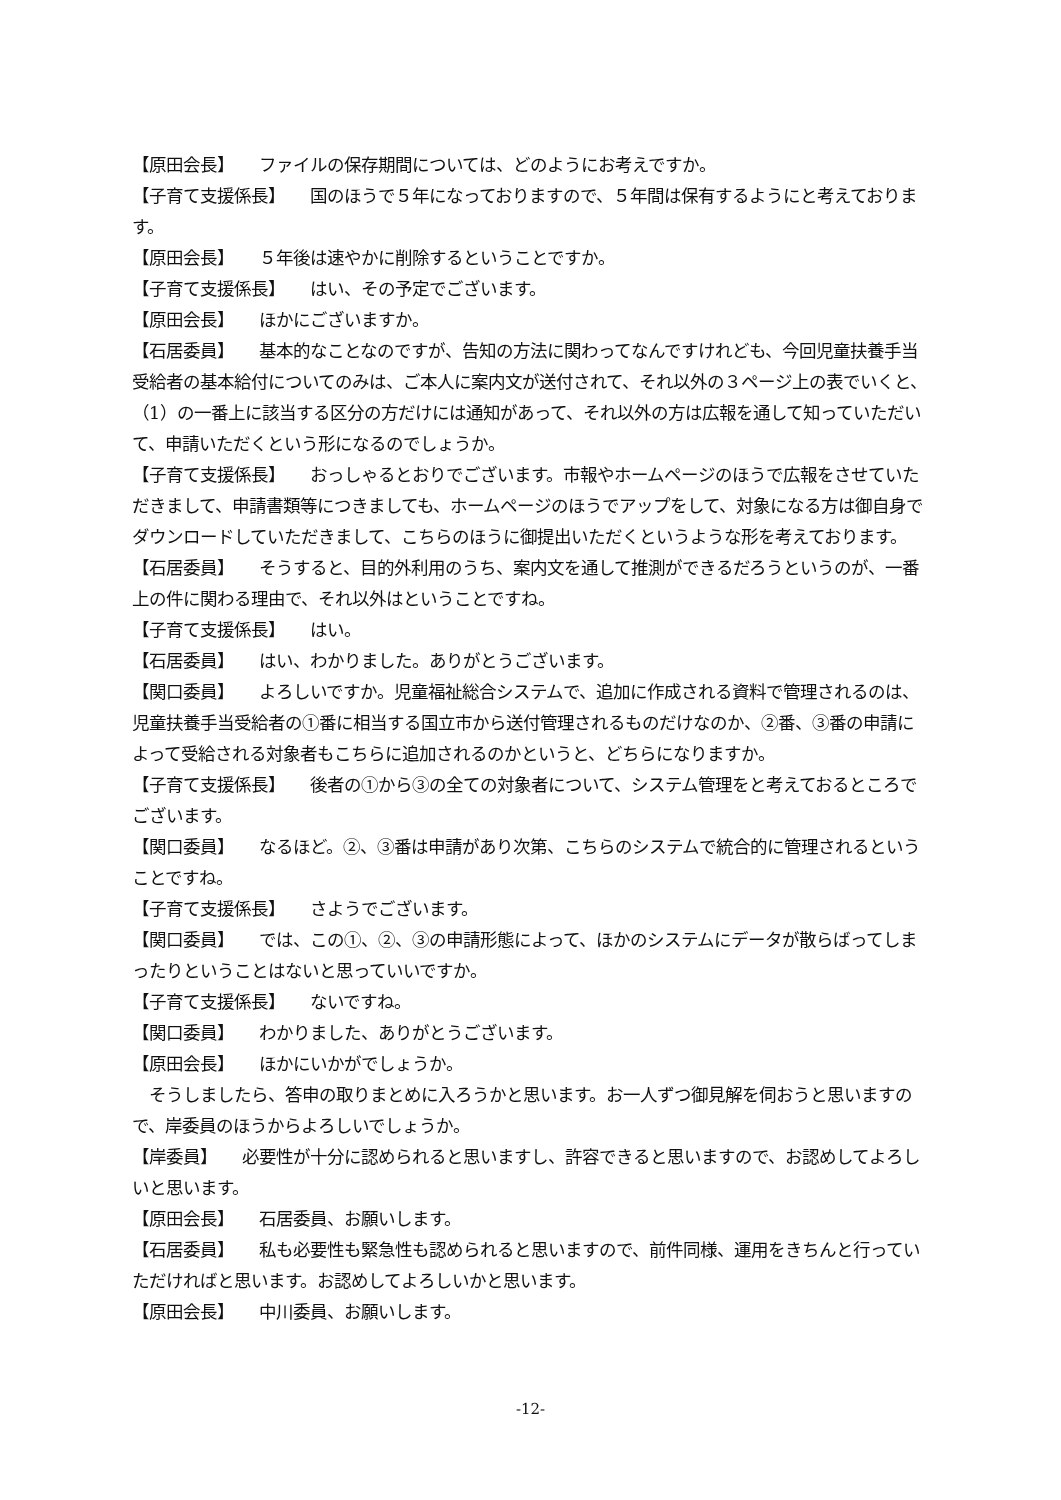【原田会長】　　ファイルの保存期間については、どのようにお考えですか。
【子育て支援係長】　　国のほうで５年になっておりますので、５年間は保有するようにと考えております。
【原田会長】　　５年後は速やかに削除するということですか。
【子育て支援係長】　　はい、その予定でございます。
【原田会長】　　ほかにございますか。
【石居委員】　　基本的なことなのですが、告知の方法に関わってなんですけれども、今回児童扶養手当受給者の基本給付についてのみは、ご本人に案内文が送付されて、それ以外の３ページ上の表でいくと、（1）の一番上に該当する区分の方だけには通知があって、それ以外の方は広報を通して知っていただいて、申請いただくという形になるのでしょうか。
【子育て支援係長】　　おっしゃるとおりでございます。市報やホームページのほうで広報をさせていただきまして、申請書類等につきましても、ホームページのほうでアップをして、対象になる方は御自身でダウンロードしていただきまして、こちらのほうに御提出いただくというような形を考えております。
【石居委員】　　そうすると、目的外利用のうち、案内文を通して推測ができるだろうというのが、一番上の件に関わる理由で、それ以外はということですね。
【子育て支援係長】　　はい。
【石居委員】　　はい、わかりました。ありがとうございます。
【関口委員】　　よろしいですか。児童福祉総合システムで、追加に作成される資料で管理されるのは、児童扶養手当受給者の①番に相当する国立市から送付管理されるものだけなのか、②番、③番の申請によって受給される対象者もこちらに追加されるのかというと、どちらになりますか。
【子育て支援係長】　　後者の①から③の全ての対象者について、システム管理をと考えておるところでございます。
【関口委員】　　なるほど。②、③番は申請があり次第、こちらのシステムで統合的に管理されるということですね。
【子育て支援係長】　　さようでございます。
【関口委員】　　では、この①、②、③の申請形態によって、ほかのシステムにデータが散らばってしまったりということはないと思っていいですか。
【子育て支援係長】　　ないですね。
【関口委員】　　わかりました、ありがとうございます。
【原田会長】　　ほかにいかがでしょうか。
　そうしましたら、答申の取りまとめに入ろうかと思います。お一人ずつ御見解を伺おうと思いますので、岸委員のほうからよろしいでしょうか。
【岸委員】　　必要性が十分に認められると思いますし、許容できると思いますので、お認めしてよろしいと思います。
【原田会長】　　石居委員、お願いします。
【石居委員】　　私も必要性も緊急性も認められると思いますので、前件同様、運用をきちんと行っていただければと思います。お認めしてよろしいかと思います。
【原田会長】　　中川委員、お願いします。
-12-